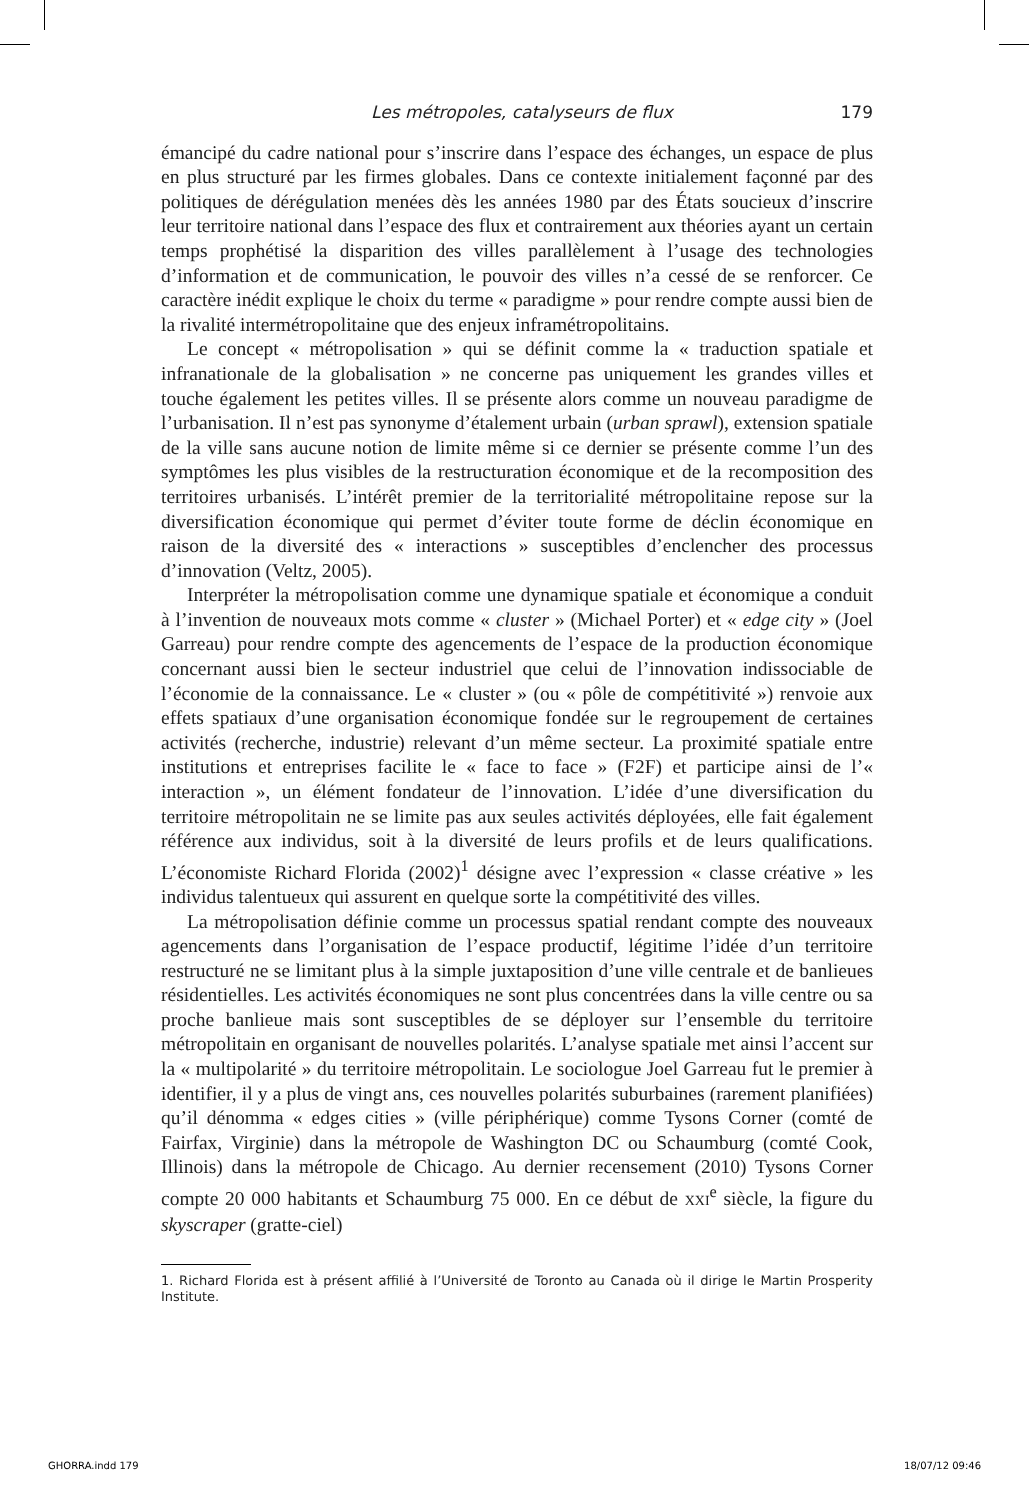Les métropoles, catalyseurs de flux 179
émancipé du cadre national pour s’inscrire dans l’espace des échanges, un espace de plus en plus structuré par les firmes globales. Dans ce contexte initialement façonné par des politiques de dérégulation menées dès les années 1980 par des États soucieux d’inscrire leur territoire national dans l’espace des flux et contrairement aux théories ayant un certain temps prophétisé la disparition des villes parallèlement à l’usage des technologies d’information et de communication, le pouvoir des villes n’a cessé de se renforcer. Ce caractère inédit explique le choix du terme « paradigme » pour rendre compte aussi bien de la rivalité intermétropolitaine que des enjeux inframétropolitains.
Le concept « métropolisation » qui se définit comme la « traduction spatiale et infranationale de la globalisation » ne concerne pas uniquement les grandes villes et touche également les petites villes. Il se présente alors comme un nouveau paradigme de l’urbanisation. Il n’est pas synonyme d’étalement urbain (urban sprawl), extension spatiale de la ville sans aucune notion de limite même si ce dernier se présente comme l’un des symptômes les plus visibles de la restructuration économique et de la recomposition des territoires urbanisés. L’intérêt premier de la territorialité métropolitaine repose sur la diversification économique qui permet d’éviter toute forme de déclin économique en raison de la diversité des « interactions » susceptibles d’enclencher des processus d’innovation (Veltz, 2005).
Interpréter la métropolisation comme une dynamique spatiale et économique a conduit à l’invention de nouveaux mots comme « cluster » (Michael Porter) et « edge city » (Joel Garreau) pour rendre compte des agencements de l’espace de la production économique concernant aussi bien le secteur industriel que celui de l’innovation indissociable de l’économie de la connaissance. Le « cluster » (ou « pôle de compétitivité ») renvoie aux effets spatiaux d’une organisation économique fondée sur le regroupement de certaines activités (recherche, industrie) relevant d’un même secteur. La proximité spatiale entre institutions et entreprises facilite le « face to face » (F2F) et participe ainsi de l’« interaction », un élément fondateur de l’innovation. L’idée d’une diversification du territoire métropolitain ne se limite pas aux seules activités déployées, elle fait également référence aux individus, soit à la diversité de leurs profils et de leurs qualifications. L’économiste Richard Florida (2002)<sup>1</sup> désigne avec l’expression « classe créative » les individus talentueux qui assurent en quelque sorte la compétitivité des villes.
La métropolisation définie comme un processus spatial rendant compte des nouveaux agencements dans l’organisation de l’espace productif, légitime l’idée d’un territoire restructuré ne se limitant plus à la simple juxtaposition d’une ville centrale et de banlieues résidentielles. Les activités économiques ne sont plus concentrées dans la ville centre ou sa proche banlieue mais sont susceptibles de se déployer sur l’ensemble du territoire métropolitain en organisant de nouvelles polarités. L’analyse spatiale met ainsi l’accent sur la « multipolarité » du territoire métropolitain. Le sociologue Joel Garreau fut le premier à identifier, il y a plus de vingt ans, ces nouvelles polarités suburbaines (rarement planifiées) qu’il dénomma « edges cities » (ville périphérique) comme Tysons Corner (comté de Fairfax, Virginie) dans la métropole de Washington DC ou Schaumburg (comté Cook, Illinois) dans la métropole de Chicago. Au dernier recensement (2010) Tysons Corner compte 20 000 habitants et Schaumburg 75 000. En ce début de XXI<sup>e</sup> siècle, la figure du skyscraper (gratte-ciel)
1. Richard Florida est à présent affilié à l’Université de Toronto au Canada où il dirige le Martin Prosperity Institute.
GHORRA.indd 179 18/07/12 09:46